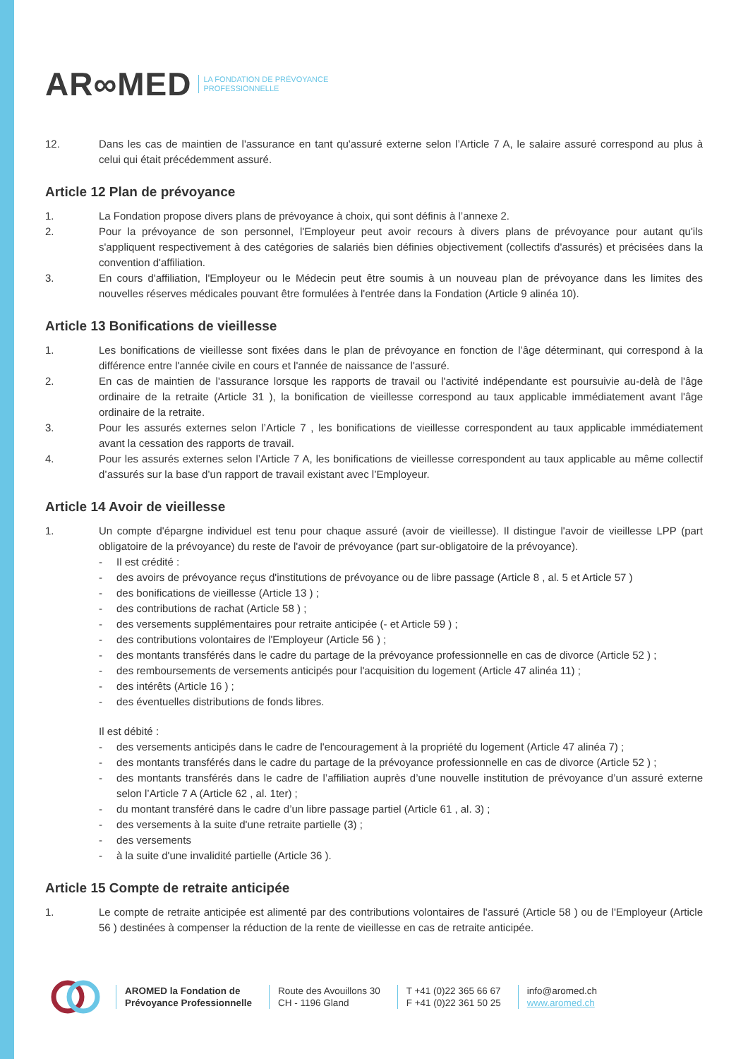AR∞MED LA FONDATION DE PRÉVOYANCE
PROFESSIONNELLE
12. Dans les cas de maintien de l'assurance en tant qu'assuré externe selon l’Article 7 A, le salaire assuré correspond au plus à celui qui était précédemment assuré.
Article 12 Plan de prévoyance
1. La Fondation propose divers plans de prévoyance à choix, qui sont définis à l’annexe 2.
2. Pour la prévoyance de son personnel, l'Employeur peut avoir recours à divers plans de prévoyance pour autant qu'ils s'appliquent respectivement à des catégories de salariés bien définies objectivement (collectifs d'assurés) et précisées dans la convention d'affiliation.
3. En cours d'affiliation, l'Employeur ou le Médecin peut être soumis à un nouveau plan de prévoyance dans les limites des nouvelles réserves médicales pouvant être formulées à l'entrée dans la Fondation (Article 9 alinéa 10).
Article 13 Bonifications de vieillesse
1. Les bonifications de vieillesse sont fixées dans le plan de prévoyance en fonction de l’âge déterminant, qui correspond à la différence entre l'année civile en cours et l'année de naissance de l'assuré.
2. En cas de maintien de l'assurance lorsque les rapports de travail ou l'activité indépendante est poursuivie au-delà de l'âge ordinaire de la retraite (Article 31 ), la bonification de vieillesse correspond au taux applicable immédiatement avant l'âge ordinaire de la retraite.
3. Pour les assurés externes selon l’Article 7 , les bonifications de vieillesse correspondent au taux applicable immédiatement avant la cessation des rapports de travail.
4. Pour les assurés externes selon l’Article 7 A, les bonifications de vieillesse correspondent au taux applicable au même collectif d’assurés sur la base d’un rapport de travail existant avec l’Employeur.
Article 14 Avoir de vieillesse
1. Un compte d'épargne individuel est tenu pour chaque assuré (avoir de vieillesse). Il distingue l'avoir de vieillesse LPP (part obligatoire de la prévoyance) du reste de l'avoir de prévoyance (part sur-obligatoire de la prévoyance).
- Il est crédité :
- des avoirs de prévoyance reçus d'institutions de prévoyance ou de libre passage (Article 8 , al. 5 et Article 57 )
- des bonifications de vieillesse (Article 13 ) ;
- des contributions de rachat (Article 58 ) ;
- des versements supplémentaires pour retraite anticipée (- et Article 59 ) ;
- des contributions volontaires de l'Employeur (Article 56 ) ;
- des montants transférés dans le cadre du partage de la prévoyance professionnelle en cas de divorce (Article 52 ) ;
- des remboursements de versements anticipés pour l'acquisition du logement (Article 47 alinéa 11) ;
- des intérêts (Article 16 ) ;
- des éventuelles distributions de fonds libres.
Il est débité :
- des versements anticipés dans le cadre de l'encouragement à la propriété du logement (Article 47 alinéa 7) ;
- des montants transférés dans le cadre du partage de la prévoyance professionnelle en cas de divorce (Article 52 ) ;
- des montants transférés dans le cadre de l’affiliation auprès d’une nouvelle institution de prévoyance d’un assuré externe selon l’Article 7 A (Article 62 , al. 1ter) ;
- du montant transféré dans le cadre d’un libre passage partiel (Article 61 , al. 3) ;
- des versements à la suite d'une retraite partielle (3) ;
- des versements
- à la suite d'une invalidité partielle (Article 36 ).
Article 15 Compte de retraite anticipée
1. Le compte de retraite anticipée est alimenté par des contributions volontaires de l'assuré (Article 58 ) ou de l'Employeur (Article 56 ) destinées à compenser la réduction de la rente de vieillesse en cas de retraite anticipée.
AROMED la Fondation de
Prévoyance Professionnelle
Route des Avouillons 30
CH - 1196 Gland
T +41 (0)22 365 66 67
F +41 (0)22 361 50 25
info@aromed.ch
www.aromed.ch